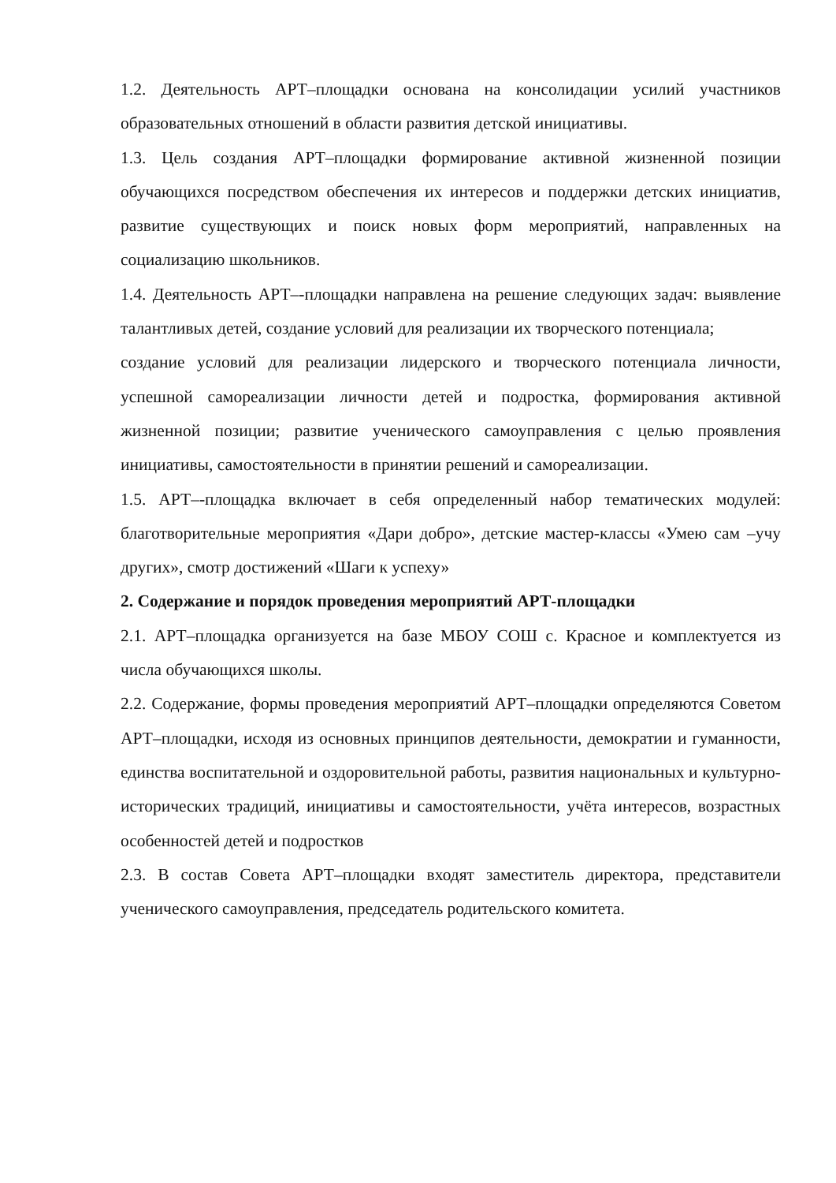1.2. Деятельность АРТ–площадки основана на консолидации усилий участников образовательных отношений в области развития детской инициативы.
1.3. Цель создания АРТ–площадки формирование активной жизненной позиции обучающихся посредством обеспечения их интересов и поддержки детских инициатив, развитие существующих и поиск новых форм мероприятий, направленных на социализацию школьников.
1.4. Деятельность АРТ–-площадки направлена на решение следующих задач: выявление талантливых детей, создание условий для реализации их творческого потенциала;
создание условий для реализации лидерского и творческого потенциала личности, успешной самореализации личности детей и подростка, формирования активной жизненной позиции; развитие ученического самоуправления с целью проявления инициативы, самостоятельности в принятии решений и самореализации.
1.5. АРТ–-площадка включает в себя определенный набор тематических модулей: благотворительные мероприятия «Дари добро», детские мастер-классы «Умею сам –учу других», смотр достижений «Шаги к успеху»
2. Содержание и порядок проведения мероприятий АРТ-площадки
2.1. АРТ–площадка организуется на базе МБОУ СОШ с. Красное и комплектуется из числа обучающихся школы.
2.2. Содержание, формы проведения мероприятий АРТ–площадки определяются Советом АРТ–площадки, исходя из основных принципов деятельности, демократии и гуманности, единства воспитательной и оздоровительной работы, развития национальных и культурно-исторических традиций, инициативы и самостоятельности, учёта интересов, возрастных особенностей детей и подростков
2.3. В состав Совета АРТ–площадки входят заместитель директора, представители ученического самоуправления, председатель родительского комитета.